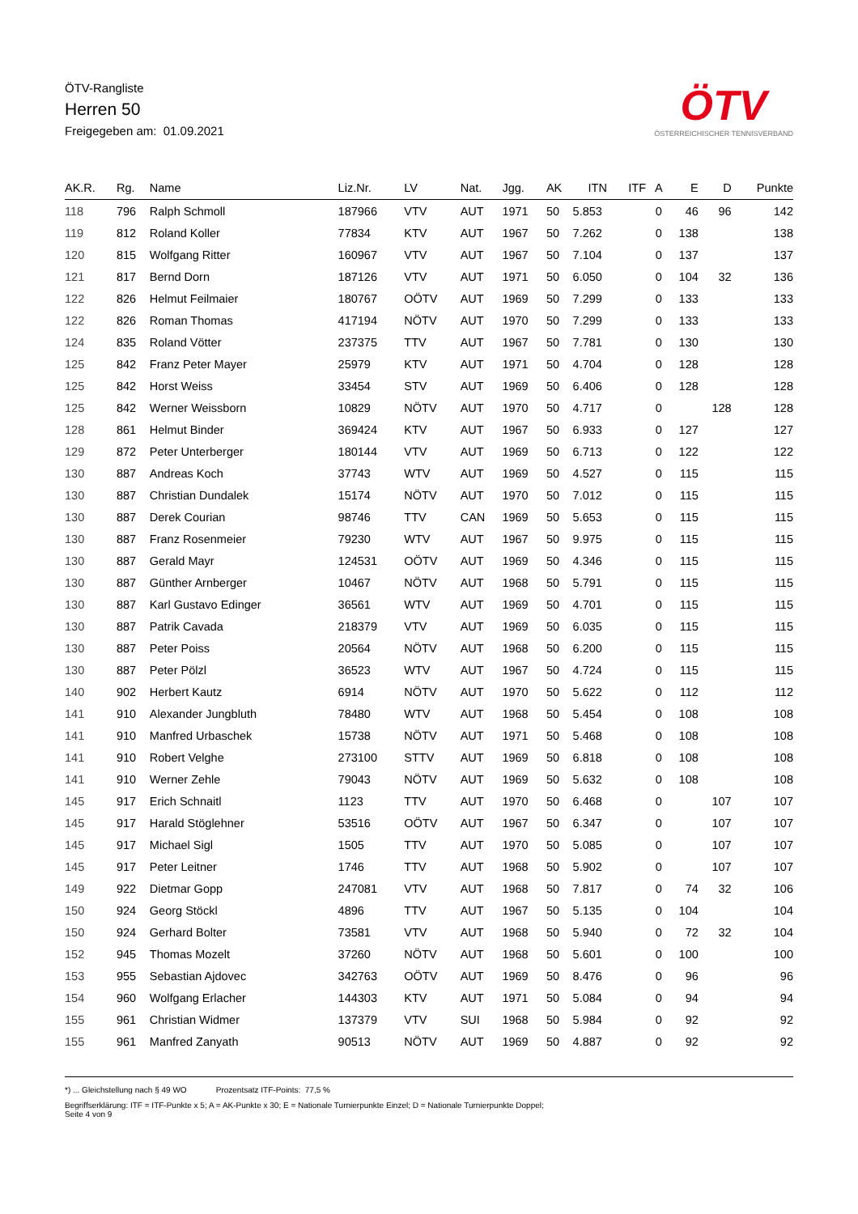ÖTV-Rangliste
Herren 50
Freigegeben am: 01.09.2021
ÖTV
ÖSTERREICHISCHER TENNISVERBAND
| AK.R. | Rg. | Name | Liz.Nr. | LV | Nat. | Jgg. | AK | ITN | ITF | A | E | D | Punkte |
| --- | --- | --- | --- | --- | --- | --- | --- | --- | --- | --- | --- | --- | --- |
| 118 | 796 | Ralph Schmoll | 187966 | VTV | AUT | 1971 | 50 | 5.853 | | 0 | 46 | 96 | 142 |
| 119 | 812 | Roland Koller | 77834 | KTV | AUT | 1967 | 50 | 7.262 | | 0 | 138 | | 138 |
| 120 | 815 | Wolfgang Ritter | 160967 | VTV | AUT | 1967 | 50 | 7.104 | | 0 | 137 | | 137 |
| 121 | 817 | Bernd Dorn | 187126 | VTV | AUT | 1971 | 50 | 6.050 | | 0 | 104 | 32 | 136 |
| 122 | 826 | Helmut Feilmaier | 180767 | OÖTV | AUT | 1969 | 50 | 7.299 | | 0 | 133 | | 133 |
| 122 | 826 | Roman Thomas | 417194 | NÖTV | AUT | 1970 | 50 | 7.299 | | 0 | 133 | | 133 |
| 124 | 835 | Roland Vötter | 237375 | TTV | AUT | 1967 | 50 | 7.781 | | 0 | 130 | | 130 |
| 125 | 842 | Franz Peter Mayer | 25979 | KTV | AUT | 1971 | 50 | 4.704 | | 0 | 128 | | 128 |
| 125 | 842 | Horst Weiss | 33454 | STV | AUT | 1969 | 50 | 6.406 | | 0 | 128 | | 128 |
| 125 | 842 | Werner Weissborn | 10829 | NÖTV | AUT | 1970 | 50 | 4.717 | | 0 | | 128 | 128 |
| 128 | 861 | Helmut Binder | 369424 | KTV | AUT | 1967 | 50 | 6.933 | | 0 | 127 | | 127 |
| 129 | 872 | Peter Unterberger | 180144 | VTV | AUT | 1969 | 50 | 6.713 | | 0 | 122 | | 122 |
| 130 | 887 | Andreas Koch | 37743 | WTV | AUT | 1969 | 50 | 4.527 | | 0 | 115 | | 115 |
| 130 | 887 | Christian Dundalek | 15174 | NÖTV | AUT | 1970 | 50 | 7.012 | | 0 | 115 | | 115 |
| 130 | 887 | Derek Courian | 98746 | TTV | CAN | 1969 | 50 | 5.653 | | 0 | 115 | | 115 |
| 130 | 887 | Franz Rosenmeier | 79230 | WTV | AUT | 1967 | 50 | 9.975 | | 0 | 115 | | 115 |
| 130 | 887 | Gerald Mayr | 124531 | OÖTV | AUT | 1969 | 50 | 4.346 | | 0 | 115 | | 115 |
| 130 | 887 | Günther Arnberger | 10467 | NÖTV | AUT | 1968 | 50 | 5.791 | | 0 | 115 | | 115 |
| 130 | 887 | Karl Gustavo Edinger | 36561 | WTV | AUT | 1969 | 50 | 4.701 | | 0 | 115 | | 115 |
| 130 | 887 | Patrik Cavada | 218379 | VTV | AUT | 1969 | 50 | 6.035 | | 0 | 115 | | 115 |
| 130 | 887 | Peter Poiss | 20564 | NÖTV | AUT | 1968 | 50 | 6.200 | | 0 | 115 | | 115 |
| 130 | 887 | Peter Pölzl | 36523 | WTV | AUT | 1967 | 50 | 4.724 | | 0 | 115 | | 115 |
| 140 | 902 | Herbert Kautz | 6914 | NÖTV | AUT | 1970 | 50 | 5.622 | | 0 | 112 | | 112 |
| 141 | 910 | Alexander Jungbluth | 78480 | WTV | AUT | 1968 | 50 | 5.454 | | 0 | 108 | | 108 |
| 141 | 910 | Manfred Urbaschek | 15738 | NÖTV | AUT | 1971 | 50 | 5.468 | | 0 | 108 | | 108 |
| 141 | 910 | Robert Velghe | 273100 | STTV | AUT | 1969 | 50 | 6.818 | | 0 | 108 | | 108 |
| 141 | 910 | Werner Zehle | 79043 | NÖTV | AUT | 1969 | 50 | 5.632 | | 0 | 108 | | 108 |
| 145 | 917 | Erich Schnaitl | 1123 | TTV | AUT | 1970 | 50 | 6.468 | | 0 | | 107 | 107 |
| 145 | 917 | Harald Stöglehner | 53516 | OÖTV | AUT | 1967 | 50 | 6.347 | | 0 | | 107 | 107 |
| 145 | 917 | Michael Sigl | 1505 | TTV | AUT | 1970 | 50 | 5.085 | | 0 | | 107 | 107 |
| 145 | 917 | Peter Leitner | 1746 | TTV | AUT | 1968 | 50 | 5.902 | | 0 | | 107 | 107 |
| 149 | 922 | Dietmar Gopp | 247081 | VTV | AUT | 1968 | 50 | 7.817 | | 0 | 74 | 32 | 106 |
| 150 | 924 | Georg Stöckl | 4896 | TTV | AUT | 1967 | 50 | 5.135 | | 0 | 104 | | 104 |
| 150 | 924 | Gerhard Bolter | 73581 | VTV | AUT | 1968 | 50 | 5.940 | | 0 | 72 | 32 | 104 |
| 152 | 945 | Thomas Mozelt | 37260 | NÖTV | AUT | 1968 | 50 | 5.601 | | 0 | 100 | | 100 |
| 153 | 955 | Sebastian Ajdovec | 342763 | OÖTV | AUT | 1969 | 50 | 8.476 | | 0 | 96 | | 96 |
| 154 | 960 | Wolfgang Erlacher | 144303 | KTV | AUT | 1971 | 50 | 5.084 | | 0 | 94 | | 94 |
| 155 | 961 | Christian Widmer | 137379 | VTV | SUI | 1968 | 50 | 5.984 | | 0 | 92 | | 92 |
| 155 | 961 | Manfred Zanyath | 90513 | NÖTV | AUT | 1969 | 50 | 4.887 | | 0 | 92 | | 92 |
*) ... Gleichstellung nach § 49 WO Prozentsatz ITF-Points: 77,5 %
Begriffserklärung: ITF = ITF-Punkte x 5; A = AK-Punkte x 30; E = Nationale Turnierpunkte Einzel; D = Nationale Turnierpunkte Doppel;
Seite 4 von 9